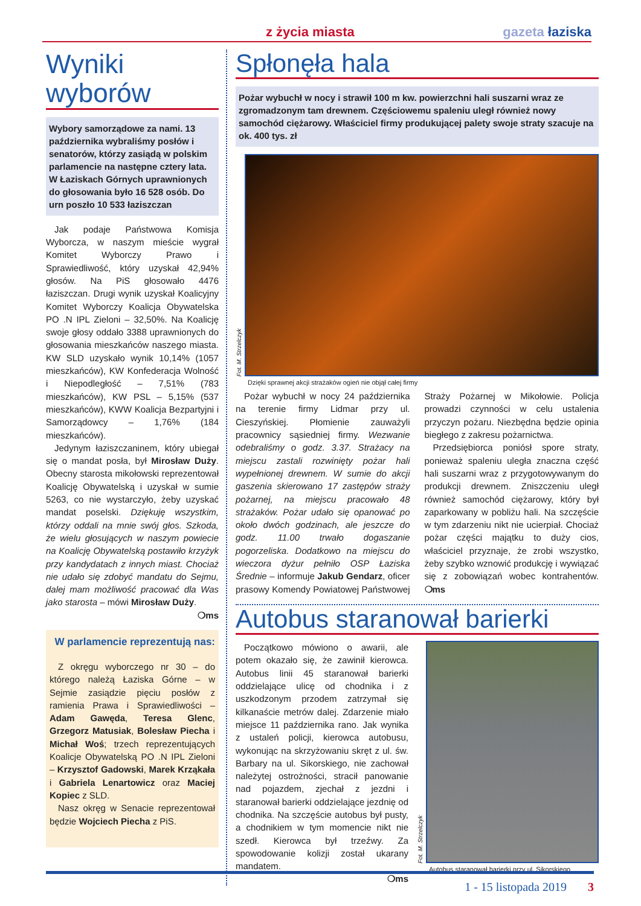z życia miasta gazeta łaziska
Wyniki
wyborów
Wybory samorządowe za nami. 13 października wybraliśmy posłów i senatorów, którzy zasiądą w polskim parlamencie na następne cztery lata. W Łaziskach Górnych uprawnionych do głosowania było 16 528 osób. Do urn poszło 10 533 łaziszczan
Jak podaje Państwowa Komisja Wyborcza, w naszym mieście wygrał Komitet Wyborczy Prawo i Sprawiedliwość, który uzyskał 42,94% głosów. Na PiS głosowało 4476 łaziszczan. Drugi wynik uzyskał Koalicyjny Komitet Wyborczy Koalicja Obywatelska PO .N IPL Zieloni – 32,50%. Na Koalicję swoje głosy oddało 3388 uprawnionych do głosowania mieszkańców naszego miasta. KW SLD uzyskało wynik 10,14% (1057 mieszkańców), KW Konfederacja Wolność i Niepodległość – 7,51% (783 mieszkańców), KW PSL – 5,15% (537 mieszkańców), KWW Koalicja Bezpartyjni i Samorządowcy – 1,76% (184 mieszkańców).
Jedynym łaziszczaninem, który ubiegał się o mandat posła, był Mirosław Duży. Obecny starosta mikołowski reprezentował Koalicję Obywatelską i uzyskał w sumie 5263, co nie wystarczyło, żeby uzyskać mandat poselski. Dziękuję wszystkim, którzy oddali na mnie swój głos. Szkoda, że wielu głosujących w naszym powiecie na Koalicję Obywatelską postawiło krzyżyk przy kandydatach z innych miast. Chociaż nie udało się zdobyć mandatu do Sejmu, dalej mam możliwość pracować dla Was jako starosta – mówi Mirosław Duży.
❍ms
W parlamencie reprezentują nas:
Z okręgu wyborczego nr 30 – do którego należą Łaziska Górne – w Sejmie zasiądzie pięciu posłów z ramienia Prawa i Sprawiedliwości – Adam Gawęda, Teresa Glenc, Grzegorz Matusiak, Bolesław Piecha i Michał Woś; trzech reprezentujących Koalicje Obywatelską PO .N IPL Zieloni – Krzysztof Gadowski, Marek Krząkała i Gabriela Lenartowicz oraz Maciej Kopiec z SLD.
Nasz okręg w Senacie reprezentował będzie Wojciech Piecha z PiS.
Spłonęła hala
Pożar wybuchł w nocy i strawił 100 m kw. powierzchni hali suszarni wraz ze zgromadzonym tam drewnem. Częściowemu spaleniu uległ również nowy samochód ciężarowy. Właściciel firmy produkującej palety swoje straty szacuje na ok. 400 tys. zł
Fot. M. Strzelczyk
Dzięki sprawnej akcji strażaków ogień nie objął całej firmy
Pożar wybuchł w nocy 24 października na terenie firmy Lidmar przy ul. Cieszyńskiej. Płomienie zauważyli pracownicy sąsiedniej firmy. Wezwanie odebraliśmy o godz. 3.37. Strażacy na miejscu zastali rozwinięty pożar hali wypełnionej drewnem. W sumie do akcji gaszenia skierowano 17 zastępów straży pożarnej, na miejscu pracowało 48 strażaków. Pożar udało się opanować po około dwóch godzinach, ale jeszcze do godz. 11.00 trwało dogaszanie pogorzeliska. Dodatkowo na miejscu do wieczora dyżur pełniło OSP Łaziska Średnie – informuje Jakub Gendarz, oficer prasowy Komendy Powiatowej Państwowej Straży Pożarnej w Mikołowie. Policja prowadzi czynności w celu ustalenia przyczyn pożaru. Niezbędna będzie opinia biegłego z zakresu pożarnictwa.
Przedsiębiorca poniósł spore straty, ponieważ spaleniu uległa znaczna część hali suszarni wraz z przygotowywanym do produkcji drewnem. Zniszczeniu uległ również samochód ciężarowy, który był zaparkowany w pobliżu hali. Na szczęście w tym zdarzeniu nikt nie ucierpiał. Chociaż pożar części majątku to duży cios, właściciel przyznaje, że zrobi wszystko, żeby szybko wznowić produkcję i wywiązać się z zobowiązań wobec kontrahentów. ❍ms
Autobus staranował barierki
Początkowo mówiono o awarii, ale potem okazało się, że zawinił kierowca. Autobus linii 45 staranował barierki oddzielające ulicę od chodnika i z uszkodzonym przodem zatrzymał się kilkanaście metrów dalej. Zdarzenie miało miejsce 11 października rano. Jak wynika z ustaleń policji, kierowca autobusu, wykonując na skrzyżowaniu skręt z ul. św. Barbary na ul. Sikorskiego, nie zachował należytej ostrożności, stracił panowanie nad pojazdem, zjechał z jezdni i staranował barierki oddzielające jezdnię od chodnika. Na szczęście autobus był pusty, a chodnikiem w tym momencie nikt nie szedł. Kierowca był trzeźwy. Za spowodowanie kolizji został ukarany mandatem.
❍ms
Fot. M. Strzelczyk
Autobus staranował barierki przy ul. Sikorskiego
1 - 15 listopada 2019 3